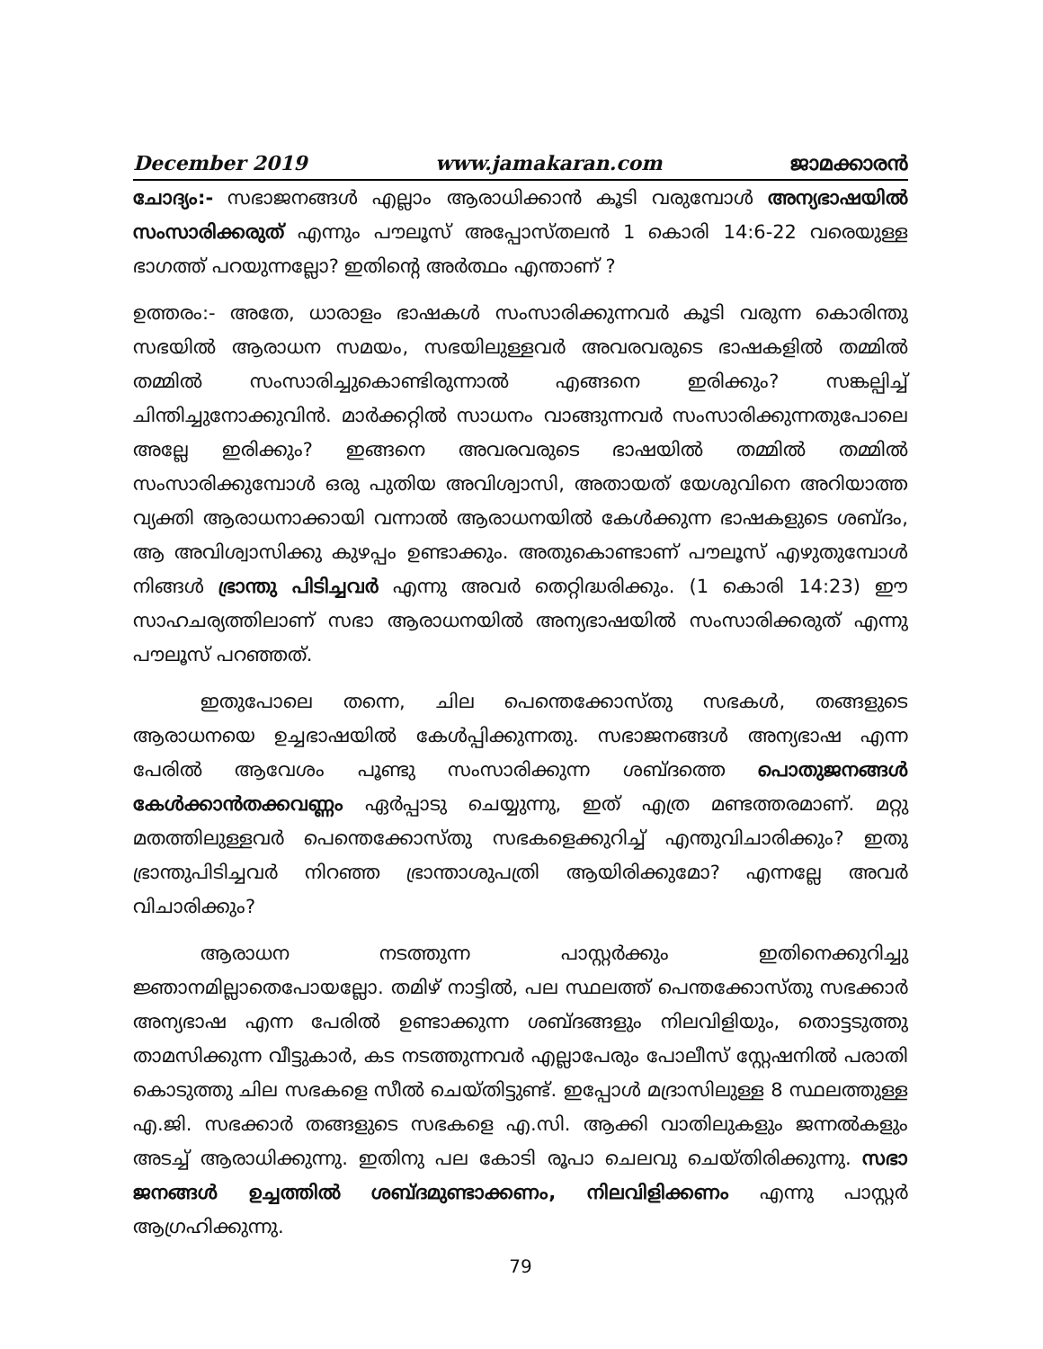December 2019 www.jamakaran.com ജാമക്കാരൻ
ചോദ്യം:- സഭാജനങ്ങൾ എല്ലാം ആരാധിക്കാൻ കൂടി വരുമ്പോൾ അന്യഭാഷയിൽ സംസാരിക്കരുത് എന്നും പൗലൂസ് അപ്പോസ്തലൻ 1 കൊരി 14:6-22 വരെയുള്ള ഭാഗത്ത് പറയുന്നല്ലോ? ഇതിന്റെ അർത്ഥം എന്താണ് ?
ഉത്തരം:- അതേ, ധാരാളം ഭാഷകൾ സംസാരിക്കുന്നവർ കൂടി വരുന്ന കൊരിന്തു സഭയിൽ ആരാധന സമയം, സഭയിലുള്ളവർ അവരവരുടെ ഭാഷകളിൽ തമ്മിൽ തമ്മിൽ സംസാരിച്ചുകൊണ്ടിരുന്നാൽ എങ്ങനെ ഇരിക്കും? സങ്കല്പിച്ച് ചിന്തിച്ചുനോക്കുവിൻ. മാർക്കറ്റിൽ സാധനം വാങ്ങുന്നവർ സംസാരിക്കുന്നതുപോലെ അല്ലേ ഇരിക്കും? ഇങ്ങനെ അവരവരുടെ ഭാഷയിൽ തമ്മിൽ തമ്മിൽ സംസാരിക്കുമ്പോൾ ഒരു പുതിയ അവിശ്വാസി, അതായത് യേശുവിനെ അറിയാത്ത വ്യക്തി ആരാധനാക്കായി വന്നാൽ ആരാധനയിൽ കേൾക്കുന്ന ഭാഷകളുടെ ശബ്ദം, ആ അവിശ്വാസിക്കു കുഴപ്പം ഉണ്ടാക്കും. അതുകൊണ്ടാണ് പൗലൂസ് എഴുതുമ്പോൾ നിങ്ങൾ ഭ്രാന്തു പിടിച്ചവർ എന്നു അവർ തെറ്റിദ്ധരിക്കും. (1 കൊരി 14:23) ഈ സാഹചര്യത്തിലാണ് സഭാ ആരാധനയിൽ അന്യഭാഷയിൽ സംസാരിക്കരുത് എന്നു പൗലൂസ് പറഞ്ഞത്.
ഇതുപോലെ തന്നെ, ചില പെന്തെക്കോസ്തു സഭകൾ, തങ്ങളുടെ ആരാധനയെ ഉച്ചഭാഷയിൽ കേൾപ്പിക്കുന്നതു. സഭാജനങ്ങൾ അന്യഭാഷ എന്ന പേരിൽ ആവേശം പൂണ്ടു സംസാരിക്കുന്ന ശബ്ദത്തെ പൊതുജനങ്ങൾ കേൾക്കാൻതക്കവണ്ണം ഏർപ്പാടു ചെയ്യുന്നു, ഇത് എത്ര മണ്ടത്തരമാണ്. മറ്റു മതത്തിലുള്ളവർ പെന്തെക്കോസ്തു സഭകളെക്കുറിച്ച് എന്തുവിചാരിക്കും? ഇതു ഭ്രാന്തുപിടിച്ചവർ നിറഞ്ഞ ഭ്രാന്താശുപത്രി ആയിരിക്കുമോ? എന്നല്ലേ അവർ വിചാരിക്കും?
ആരാധന നടത്തുന്ന പാസ്റ്റർക്കും ഇതിനെക്കുറിച്ചു ജ്ഞാനമില്ലാതെപോയല്ലോ. തമിഴ് നാട്ടിൽ, പല സ്ഥലത്ത് പെന്തക്കോസ്തു സഭക്കാർ അന്യഭാഷ എന്ന പേരിൽ ഉണ്ടാക്കുന്ന ശബ്ദങ്ങളും നിലവിളിയും, തൊട്ടടുത്തു താമസിക്കുന്ന വീട്ടുകാർ, കട നടത്തുന്നവർ എല്ലാപേരും പോലീസ് സ്റ്റേഷനിൽ പരാതി കൊടുത്തു ചില സഭകളെ സീൽ ചെയ്തിട്ടുണ്ട്. ഇപ്പോൾ മദ്രാസിലുള്ള 8 സ്ഥലത്തുള്ള എ.ജി. സഭക്കാർ തങ്ങളുടെ സഭകളെ എ.സി. ആക്കി വാതിലുകളും ജന്നൽകളും അടച്ച് ആരാധിക്കുന്നു. ഇതിനു പല കോടി രൂപാ ചെലവു ചെയ്തിരിക്കുന്നു. സഭാ ജനങ്ങൾ ഉച്ചത്തിൽ ശബ്ദമുണ്ടാക്കണം, നിലവിളിക്കണം എന്നു പാസ്റ്റർ ആഗ്രഹിക്കുന്നു.
79